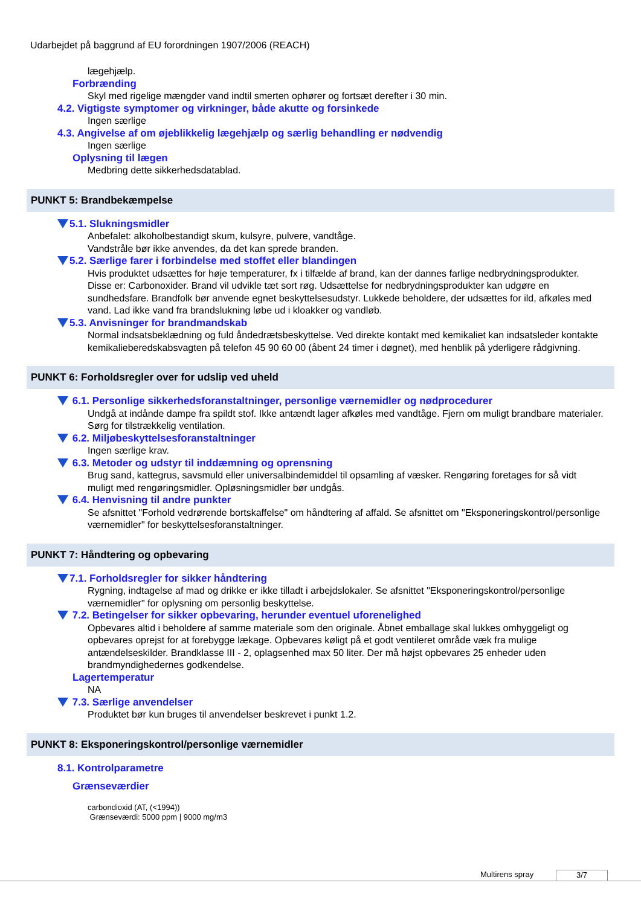Udarbejdet på baggrund af EU forordningen 1907/2006 (REACH)
lægehjælp.
Forbrænding
Skyl med rigelige mængder vand indtil smerten ophører og fortsæt derefter i 30 min.
4.2. Vigtigste symptomer og virkninger, både akutte og forsinkede
Ingen særlige
4.3. Angivelse af om øjeblikkelig lægehjælp og særlig behandling er nødvendig
Ingen særlige
Oplysning til lægen
Medbring dette sikkerhedsdatablad.
PUNKT 5: Brandbekæmpelse
5.1. Slukningsmidler
Anbefalet: alkoholbestandigt skum, kulsyre, pulvere, vandtåge.
Vandstråle bør ikke anvendes, da det kan sprede branden.
5.2. Særlige farer i forbindelse med stoffet eller blandingen
Hvis produktet udsættes for høje temperaturer, fx i tilfælde af brand, kan der dannes farlige nedbrydningsprodukter. Disse er: Carbonoxider. Brand vil udvikle tæt sort røg. Udsættelse for nedbrydningsprodukter kan udgøre en sundhedsfare. Brandfolk bør anvende egnet beskyttelsesudstyr. Lukkede beholdere, der udsættes for ild, afkøles med vand. Lad ikke vand fra brandslukning løbe ud i kloakker og vandløb.
5.3. Anvisninger for brandmandskab
Normal indsatsbeklædning og fuld åndedrætsbeskyttelse. Ved direkte kontakt med kemikaliet kan indsatsleder kontakte kemikalieberedskabsvagten på telefon 45 90 60 00 (åbent 24 timer i døgnet), med henblik på yderligere rådgivning.
PUNKT 6: Forholdsregler over for udslip ved uheld
6.1. Personlige sikkerhedsforanstaltninger, personlige værnemidler og nødprocedurer
Undgå at indånde dampe fra spildt stof. Ikke antændt lager afkøles med vandtåge. Fjern om muligt brandbare materialer. Sørg for tilstrækkelig ventilation.
6.2. Miljøbeskyttelsesforanstaltninger
Ingen særlige krav.
6.3. Metoder og udstyr til inddæmning og oprensning
Brug sand, kattegrus, savsmuld eller universalbindemiddel til opsamling af væsker. Rengøring foretages for så vidt muligt med rengøringsmidler. Opløsningsmidler bør undgås.
6.4. Henvisning til andre punkter
Se afsnittet "Forhold vedrørende bortskaffelse" om håndtering af affald. Se afsnittet om "Eksponeringskontrol/personlige værnemidler" for beskyttelsesforanstaltninger.
PUNKT 7: Håndtering og opbevaring
7.1. Forholdsregler for sikker håndtering
Rygning, indtagelse af mad og drikke er ikke tilladt i arbejdslokaler. Se afsnittet "Eksponeringskontrol/personlige værnemidler" for oplysning om personlig beskyttelse.
7.2. Betingelser for sikker opbevaring, herunder eventuel uforenelighed
Opbevares altid i beholdere af samme materiale som den originale. Åbnet emballage skal lukkes omhyggeligt og opbevares oprejst for at forebygge lækage. Opbevares køligt på et godt ventileret område væk fra mulige antændelseskilder. Brandklasse III - 2, oplagsenhed max 50 liter. Der må højst opbevares 25 enheder uden brandmyndighedernes godkendelse.
Lagertemperatur
NA
7.3. Særlige anvendelser
Produktet bør kun bruges til anvendelser beskrevet i punkt 1.2.
PUNKT 8: Eksponeringskontrol/personlige værnemidler
8.1. Kontrolparametre
Grænseværdier
carbondioxid (AT, (<1994))
Grænseværdi: 5000 ppm | 9000 mg/m3
Multirens spray 3/7